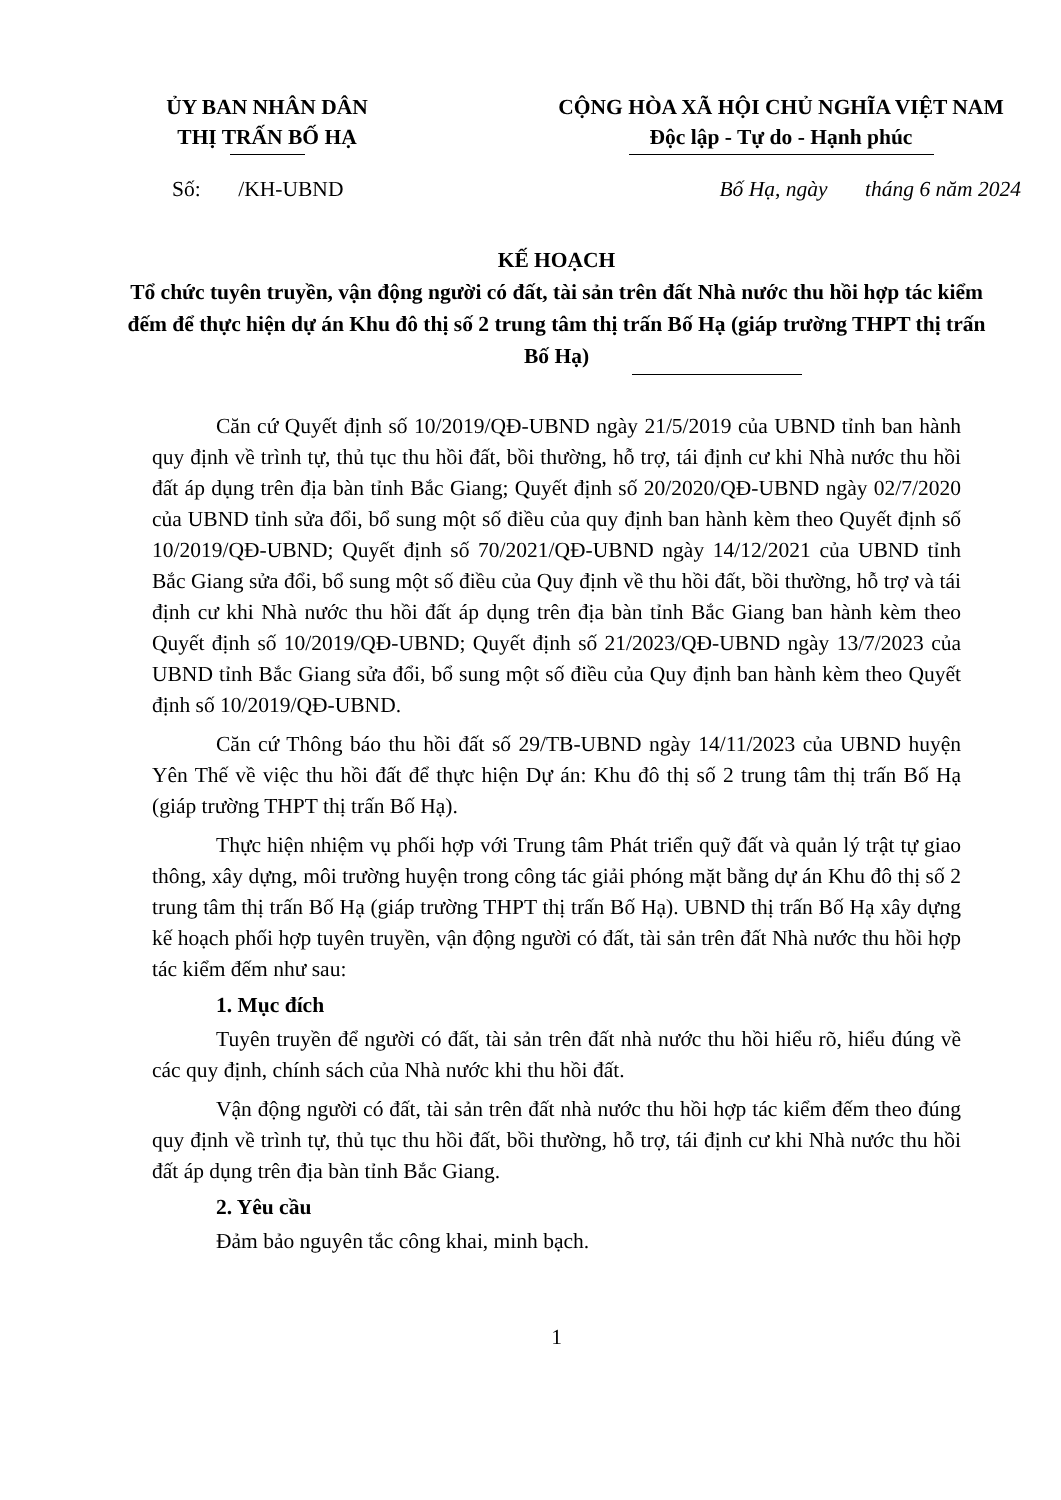ỦY BAN NHÂN DÂN
THỊ TRẤN BỐ HẠ
CỘNG HÒA XÃ HỘI CHỦ NGHĨA VIỆT NAM
Độc lập - Tự do - Hạnh phúc
Số: /KH-UBND Bố Hạ, ngày tháng 6 năm 2024
KẾ HOẠCH
Tổ chức tuyên truyền, vận động người có đất, tài sản trên đất Nhà nước thu hồi hợp tác kiểm đếm để thực hiện dự án Khu đô thị số 2 trung tâm thị trấn Bố Hạ (giáp trường THPT thị trấn Bố Hạ)
Căn cứ Quyết định số 10/2019/QĐ-UBND ngày 21/5/2019 của UBND tỉnh ban hành quy định về trình tự, thủ tục thu hồi đất, bồi thường, hỗ trợ, tái định cư khi Nhà nước thu hồi đất áp dụng trên địa bàn tỉnh Bắc Giang; Quyết định số 20/2020/QĐ-UBND ngày 02/7/2020 của UBND tỉnh sửa đổi, bổ sung một số điều của quy định ban hành kèm theo Quyết định số 10/2019/QĐ-UBND; Quyết định số 70/2021/QĐ-UBND ngày 14/12/2021 của UBND tỉnh Bắc Giang sửa đổi, bổ sung một số điều của Quy định về thu hồi đất, bồi thường, hỗ trợ và tái định cư khi Nhà nước thu hồi đất áp dụng trên địa bàn tỉnh Bắc Giang ban hành kèm theo Quyết định số 10/2019/QĐ-UBND; Quyết định số 21/2023/QĐ-UBND ngày 13/7/2023 của UBND tỉnh Bắc Giang sửa đổi, bổ sung một số điều của Quy định ban hành kèm theo Quyết định số 10/2019/QĐ-UBND.
Căn cứ Thông báo thu hồi đất số 29/TB-UBND ngày 14/11/2023 của UBND huyện Yên Thế về việc thu hồi đất để thực hiện Dự án: Khu đô thị số 2 trung tâm thị trấn Bố Hạ (giáp trường THPT thị trấn Bố Hạ).
Thực hiện nhiệm vụ phối hợp với Trung tâm Phát triển quỹ đất và quản lý trật tự giao thông, xây dựng, môi trường huyện trong công tác giải phóng mặt bằng dự án Khu đô thị số 2 trung tâm thị trấn Bố Hạ (giáp trường THPT thị trấn Bố Hạ). UBND thị trấn Bố Hạ xây dựng kế hoạch phối hợp tuyên truyền, vận động người có đất, tài sản trên đất Nhà nước thu hồi hợp tác kiểm đếm như sau:
1. Mục đích
Tuyên truyền để người có đất, tài sản trên đất nhà nước thu hồi hiểu rõ, hiểu đúng về các quy định, chính sách của Nhà nước khi thu hồi đất.
Vận động người có đất, tài sản trên đất nhà nước thu hồi hợp tác kiểm đếm theo đúng quy định về trình tự, thủ tục thu hồi đất, bồi thường, hỗ trợ, tái định cư khi Nhà nước thu hồi đất áp dụng trên địa bàn tỉnh Bắc Giang.
2. Yêu cầu
Đảm bảo nguyên tắc công khai, minh bạch.
1